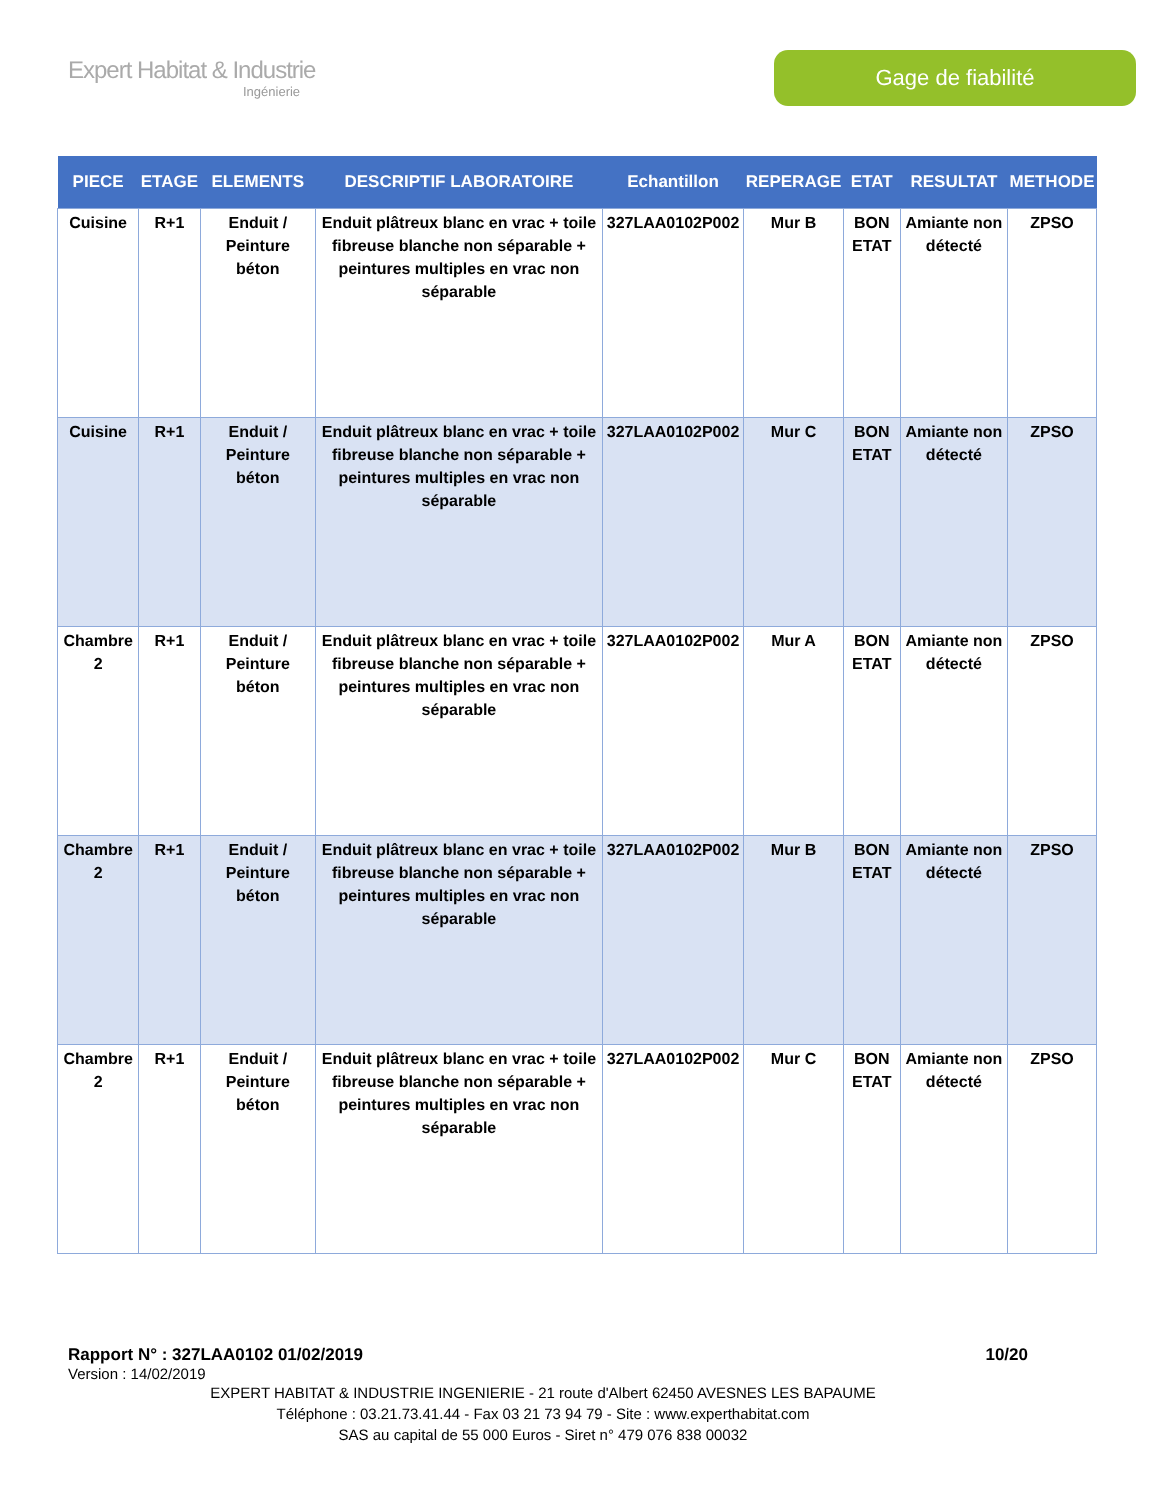Expert Habitat & Industrie
Ingénierie
Gage de fiabilité
| PIECE | ETAGE | ELEMENTS | DESCRIPTIF LABORATOIRE | Echantillon | REPERAGE | ETAT | RESULTAT | METHODE |
| --- | --- | --- | --- | --- | --- | --- | --- | --- |
| Cuisine | R+1 | Enduit / Peinture béton | Enduit plâtreux blanc en vrac + toile fibreuse blanche non séparable + peintures multiples en vrac non séparable | 327LAA0102P002 | Mur B | BON ETAT | Amiante non détecté | ZPSO |
| Cuisine | R+1 | Enduit / Peinture béton | Enduit plâtreux blanc en vrac + toile fibreuse blanche non séparable + peintures multiples en vrac non séparable | 327LAA0102P002 | Mur C | BON ETAT | Amiante non détecté | ZPSO |
| Chambre 2 | R+1 | Enduit / Peinture béton | Enduit plâtreux blanc en vrac + toile fibreuse blanche non séparable + peintures multiples en vrac non séparable | 327LAA0102P002 | Mur A | BON ETAT | Amiante non détecté | ZPSO |
| Chambre 2 | R+1 | Enduit / Peinture béton | Enduit plâtreux blanc en vrac + toile fibreuse blanche non séparable + peintures multiples en vrac non séparable | 327LAA0102P002 | Mur B | BON ETAT | Amiante non détecté | ZPSO |
| Chambre 2 | R+1 | Enduit / Peinture béton | Enduit plâtreux blanc en vrac + toile fibreuse blanche non séparable + peintures multiples en vrac non séparable | 327LAA0102P002 | Mur C | BON ETAT | Amiante non détecté | ZPSO |
Rapport N° : 327LAA0102 01/02/2019 10/20
Version : 14/02/2019
EXPERT HABITAT & INDUSTRIE INGENIERIE - 21 route d'Albert 62450 AVESNES LES BAPAUME
Téléphone : 03.21.73.41.44 - Fax 03 21 73 94 79 - Site : www.experthabitat.com
SAS au capital de 55 000 Euros - Siret n° 479 076 838 00032